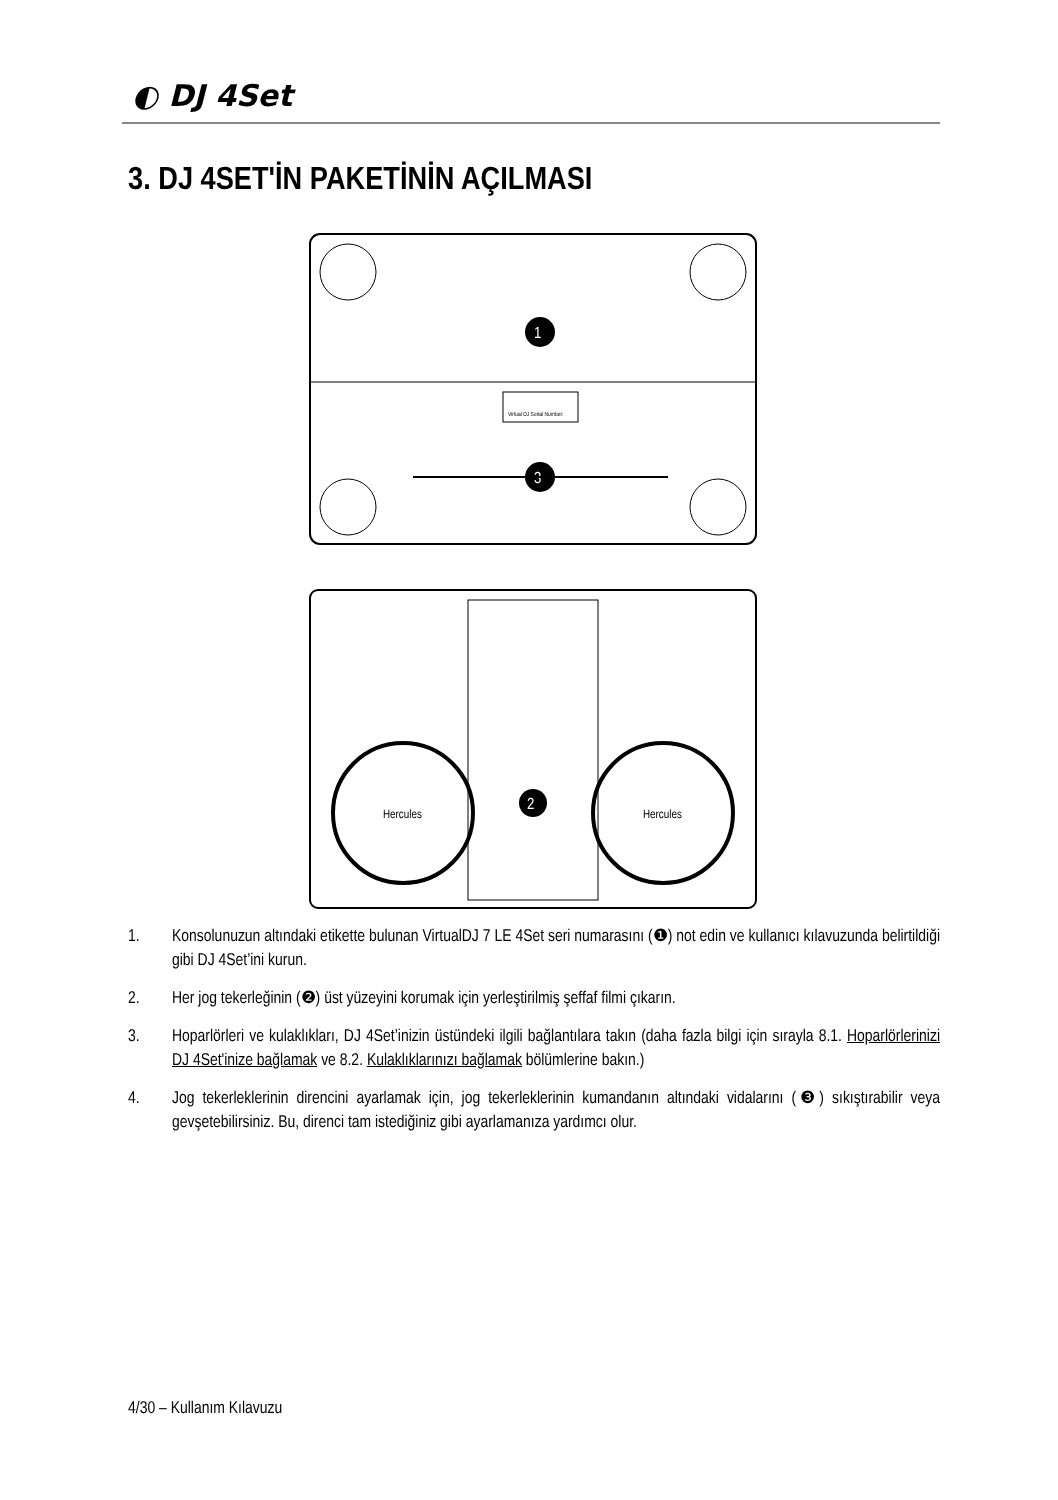◐ DJ 4Set
3. DJ 4SET'İN PAKETİNİN AÇILMASI
1
3
Virtual DJ Serial Number:
Hercules
Hercules
2
1. Konsolunuzun altındaki etikette bulunan VirtualDJ 7 LE 4Set seri numarasını (❶) not edin ve kullanıcı kılavuzunda belirtildiği gibi DJ 4Set’ini kurun.
2. Her jog tekerleğinin (❷) üst yüzeyini korumak için yerleştirilmiş şeffaf filmi çıkarın.
3. Hoparlörleri ve kulaklıkları, DJ 4Set’inizin üstündeki ilgili bağlantılara takın (daha fazla bilgi için sırayla 8.1. Hoparlörlerinizi DJ 4Set'inize bağlamak ve 8.2. Kulaklıklarınızı bağlamak bölümlerine bakın.)
4. Jog tekerleklerinin direncini ayarlamak için, jog tekerleklerinin kumandanın altındaki vidalarını (❸) sıkıştırabilir veya gevşetebilirsiniz. Bu, direnci tam istediğiniz gibi ayarlamanıza yardımcı olur.
4/30 – Kullanım Kılavuzu